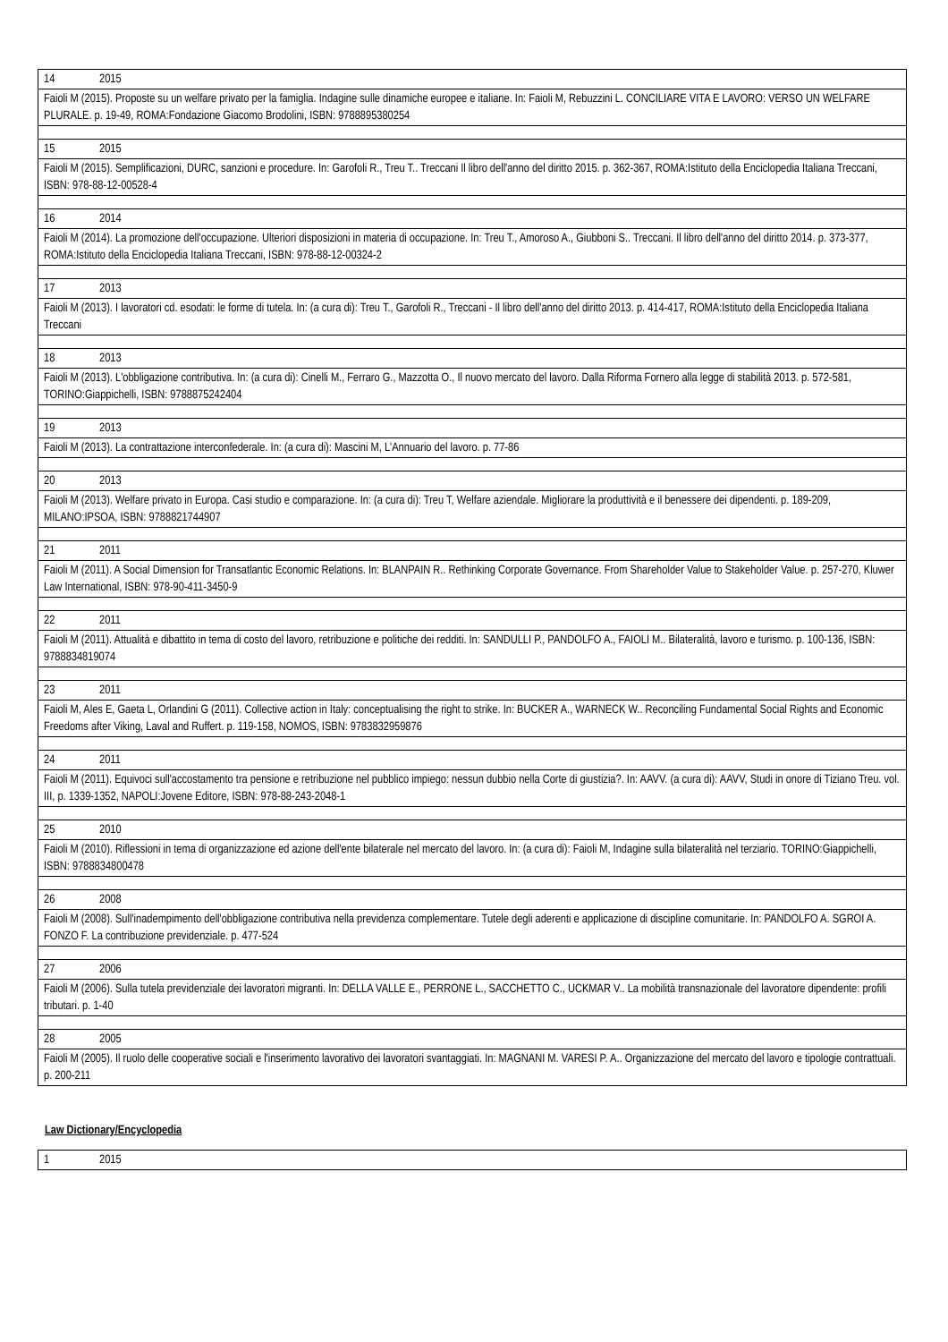| 14 | 2015 |
| Faioli M (2015). Proposte su un welfare privato per la famiglia. Indagine sulle dinamiche europee e italiane. In: Faioli M, Rebuzzini L. CONCILIARE VITA E LAVORO: VERSO UN WELFARE PLURALE. p. 19-49, ROMA:Fondazione Giacomo Brodolini, ISBN: 9788895380254 | |
| 15 | 2015 |
| Faioli M (2015). Semplificazioni, DURC, sanzioni e procedure. In: Garofoli R., Treu T.. Treccani Il libro dell'anno del diritto 2015. p. 362-367, ROMA:Istituto della Enciclopedia Italiana Treccani, ISBN: 978-88-12-00528-4 | |
| 16 | 2014 |
| Faioli M (2014). La promozione dell'occupazione. Ulteriori disposizioni in materia di occupazione. In: Treu T., Amoroso A., Giubboni S.. Treccani. Il libro dell'anno del diritto 2014. p. 373-377, ROMA:Istituto della Enciclopedia Italiana Treccani, ISBN: 978-88-12-00324-2 | |
| 17 | 2013 |
| Faioli M (2013). I lavoratori cd. esodati: le forme di tutela. In: (a cura di): Treu T., Garofoli R., Treccani - Il libro dell'anno del diritto 2013. p. 414-417, ROMA:Istituto della Enciclopedia Italiana Treccani | |
| 18 | 2013 |
| Faioli M (2013). L'obbligazione contributiva. In: (a cura di): Cinelli M., Ferraro G., Mazzotta O., Il nuovo mercato del lavoro. Dalla Riforma Fornero alla legge di stabilità 2013. p. 572-581, TORINO:Giappichelli, ISBN: 9788875242404 | |
| 19 | 2013 |
| Faioli M (2013). La contrattazione interconfederale. In: (a cura di): Mascini M, L'Annuario del lavoro. p. 77-86 | |
| 20 | 2013 |
| Faioli M (2013). Welfare privato in Europa. Casi studio e comparazione. In: (a cura di): Treu T, Welfare aziendale. Migliorare la produttività e il benessere dei dipendenti. p. 189-209, MILANO:IPSOA, ISBN: 9788821744907 | |
| 21 | 2011 |
| Faioli M (2011). A Social Dimension for Transatlantic Economic Relations. In: BLANPAIN R.. Rethinking Corporate Governance. From Shareholder Value to Stakeholder Value. p. 257-270, Kluwer Law International, ISBN: 978-90-411-3450-9 | |
| 22 | 2011 |
| Faioli M (2011). Attualità e dibattito in tema di costo del lavoro, retribuzione e politiche dei redditi. In: SANDULLI P., PANDOLFO A., FAIOLI M.. Bilateralità, lavoro e turismo. p. 100-136, ISBN: 9788834819074 | |
| 23 | 2011 |
| Faioli M, Ales E, Gaeta L, Orlandini G (2011). Collective action in Italy: conceptualising the right to strike. In: BUCKER A., WARNECK W.. Reconciling Fundamental Social Rights and Economic Freedoms after Viking, Laval and Ruffert. p. 119-158, NOMOS, ISBN: 9783832959876 | |
| 24 | 2011 |
| Faioli M (2011). Equivoci sull'accostamento tra pensione e retribuzione nel pubblico impiego: nessun dubbio nella Corte di giustizia?. In: AAVV. (a cura di): AAVV, Studi in onore di Tiziano Treu. vol. III, p. 1339-1352, NAPOLI:Jovene Editore, ISBN: 978-88-243-2048-1 | |
| 25 | 2010 |
| Faioli M (2010). Riflessioni in tema di organizzazione ed azione dell'ente bilaterale nel mercato del lavoro. In: (a cura di): Faioli M, Indagine sulla bilateralità nel terziario. TORINO:Giappichelli, ISBN: 9788834800478 | |
| 26 | 2008 |
| Faioli M (2008). Sull'inadempimento dell'obbligazione contributiva nella previdenza complementare. Tutele degli aderenti e applicazione di discipline comunitarie. In: PANDOLFO A. SGROI A. FONZO F. La contribuzione previdenziale. p. 477-524 | |
| 27 | 2006 |
| Faioli M (2006). Sulla tutela previdenziale dei lavoratori migranti. In: DELLA VALLE E., PERRONE L., SACCHETTO C., UCKMAR V.. La mobilità transnazionale del lavoratore dipendente: profili tributari. p. 1-40 | |
| 28 | 2005 |
| Faioli M (2005). Il ruolo delle cooperative sociali e l'inserimento lavorativo dei lavoratori svantaggiati. In: MAGNANI M. VARESI P. A.. Organizzazione del mercato del lavoro e tipologie contrattuali. p. 200-211 | |
Law Dictionary/Encyclopedia
| 1 | 2015 |